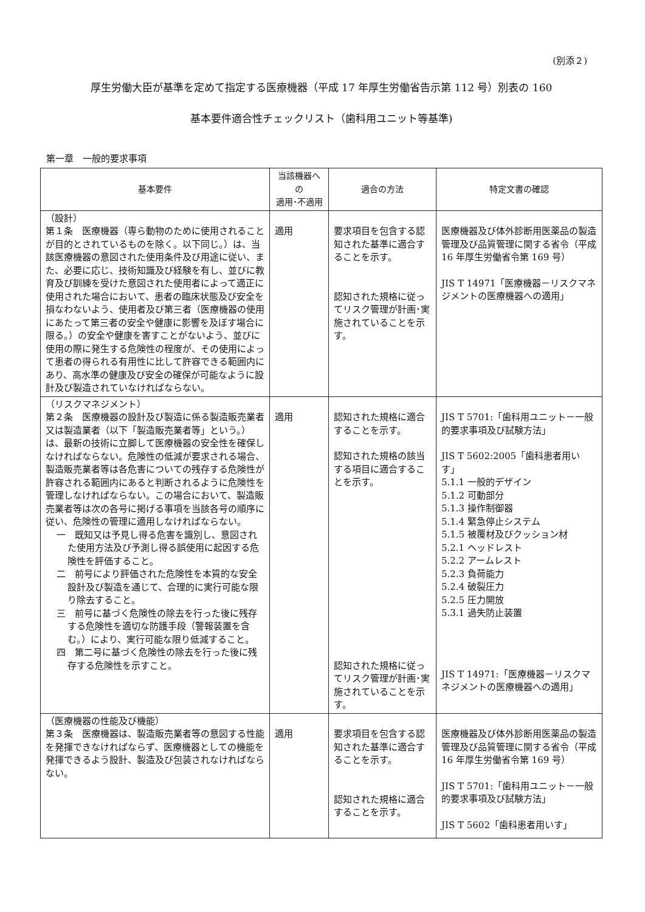(別添２)
厚生労働大臣が基準を定めて指定する医療機器（平成 17 年厚生労働省告示第 112 号）別表の 160
基本要件適合性チェックリスト（歯科用ユニット等基準)
第一章　一般的要求事項
| 基本要件 | 当該機器への 適用･不適用 | 適合の方法 | 特定文書の確認 |
| --- | --- | --- | --- |
| （設計） 第１条 医療機器（専ら動物のために使用されることが目的とされているものを除く。以下同じ。）は、当該医療機器の意図された使用条件及び用途に従い、また、必要に応じ、技術知識及び経験を有し、並びに教育及び訓練を受けた意図された使用者によって適正に使用された場合において、患者の臨床状態及び安全を損なわないよう、使用者及び第三者（医療機器の使用にあたって第三者の安全や健康に影響を及ぼす場合に限る。）の安全や健康を害すことがないよう、並びに使用の際に発生する危険性の程度が、その使用によって患者の得られる有用性に比して許容できる範囲内にあり、高水準の健康及び安全の確保が可能なように設計及び製造されていなければならない。 | 適用 | 要求項目を包含する認知された基準に適合することを示す。 認知された規格に従ってリスク管理が計画･実施されていることを示す。 | 医療機器及び体外診断用医薬品の製造管理及び品質管理に関する省令（平成 16 年厚生労働省令第 169 号） JIS T 14971「医療機器－リスクマネジメントの医療機器への適用」 |
| （リスクマネジメント） 第２条 医療機器の設計及び製造に係る製造販売業者又は製造業者（以下「製造販売業者等」という。）は、最新の技術に立脚して医療機器の安全性を確保しなければならない。危険性の低減が要求される場合、製造販売業者等は各危害についての残存する危険性が許容される範囲内にあると判断されるように危険性を管理しなければならない。この場合において、製造販売業者等は次の各号に掲げる事項を当該各号の順序に従い、危険性の管理に適用しなければならない。 一 既知又は予見し得る危害を識別し、意図された使用方法及び予測し得る誤使用に起因する危険性を評価すること。 二 前号により評価された危険性を本質的な安全設計及び製造を通じて、合理的に実行可能な限り除去すること。 三 前号に基づく危険性の除去を行った後に残存する危険性を適切な防護手段（警報装置を含む。）により、実行可能な限り低減すること。 四 第二号に基づく危険性の除去を行った後に残存する危険性を示すこと。 | 適用 | 認知された規格に適合することを示す。 認知された規格の該当する項目に適合することを示す。 認知された規格に従ってリスク管理が計画･実施されていることを示す。 | JIS T 5701:「歯科用ユニット－一般的要求事項及び試験方法」 JIS T 5602:2005「歯科患者用いす」 5.1.1 一般的デザイン 5.1.2 可動部分 5.1.3 操作制御器 5.1.4 緊急停止システム 5.1.5 被覆材及びクッション材 5.2.1 ヘッドレスト 5.2.2 アームレスト 5.2.3 負荷能力 5.2.4 破裂圧力 5.2.5 圧力開放 5.3.1 過失防止装置 JIS T 14971:「医療機器－リスクマネジメントの医療機器への適用」 |
| （医療機器の性能及び機能） 第３条 医療機器は、製造販売業者等の意図する性能を発揮できなければならず、医療機器としての機能を発揮できるよう設計、製造及び包装されなければならない。 | 適用 | 要求項目を包含する認知された基準に適合することを示す。 認知された規格に適合することを示す。 | 医療機器及び体外診断用医薬品の製造管理及び品質管理に関する省令（平成 16 年厚生労働省令第 169 号） JIS T 5701:「歯科用ユニット－一般的要求事項及び試験方法」 JIS T 5602「歯科患者用いす」 |